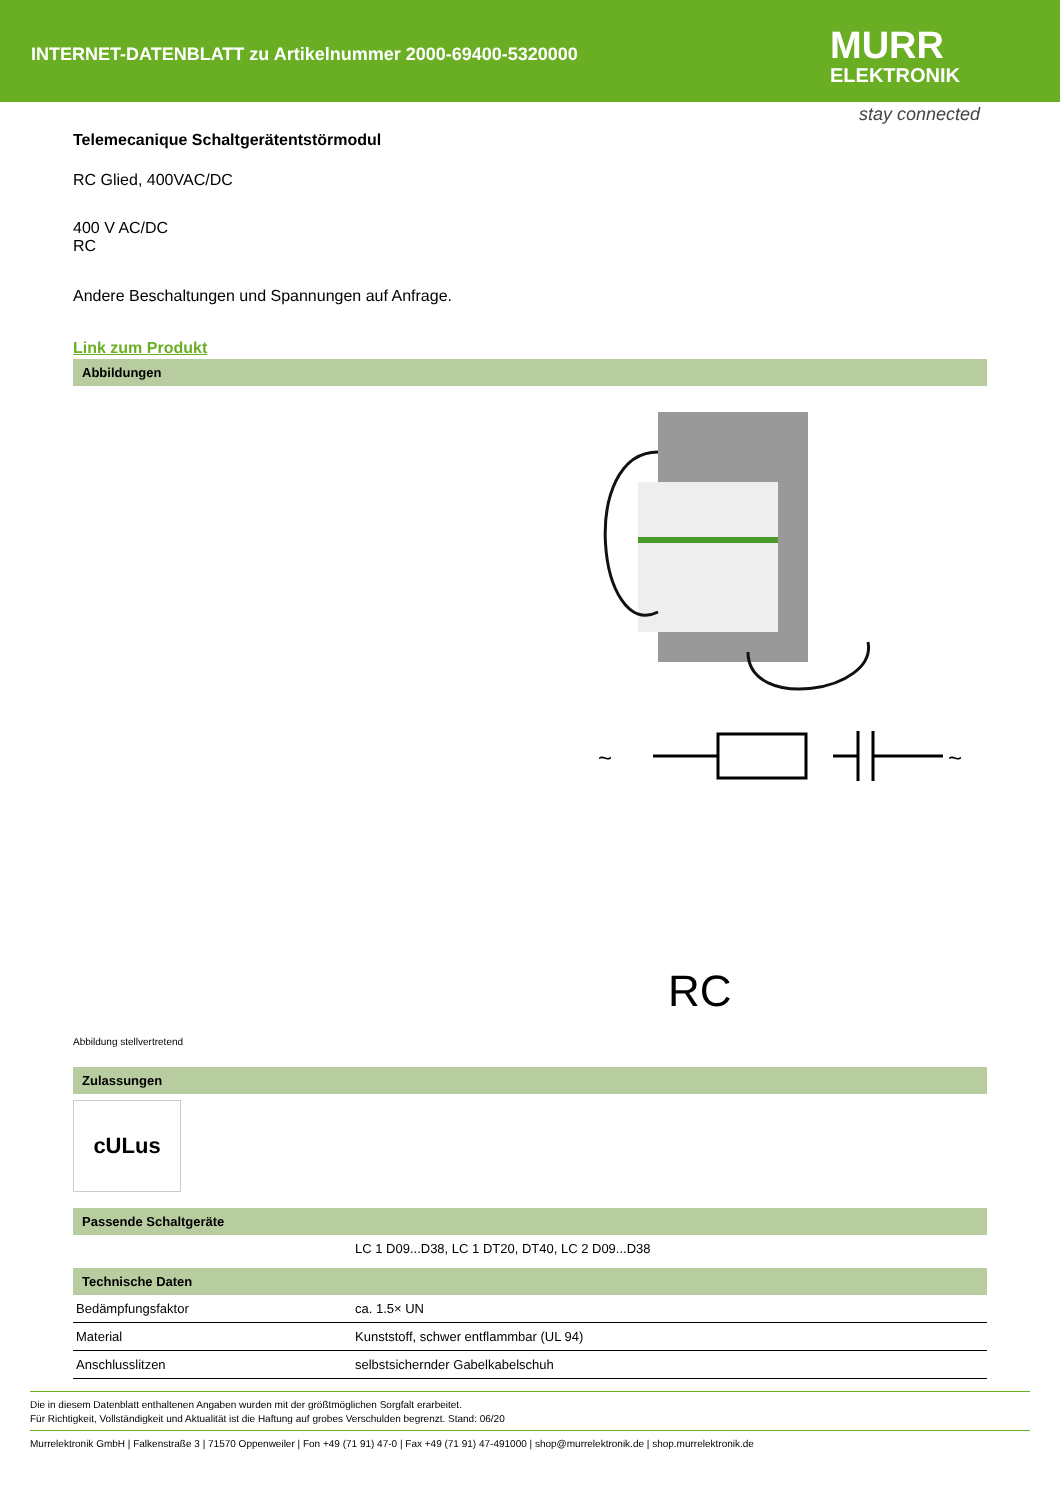INTERNET-DATENBLATT zu Artikelnummer 2000-69400-5320000
MURR
ELEKTRONIK
stay connected
Telemecanique Schaltgerätentstörmodul
RC Glied, 400VAC/DC
400 V AC/DC
RC
Andere Beschaltungen und Spannungen auf Anfrage.
Link zum Produkt
Abbildungen
~
~
RC
Abbildung stellvertretend
Zulassungen
cULus
Passende Schaltgeräte
| | LC 1 D09...D38, LC 1 DT20, DT40, LC 2 D09...D38 |
Technische Daten
| Bedämpfungsfaktor | ca. 1.5× UN |
| Material | Kunststoff, schwer entflammbar (UL 94) |
| Anschlusslitzen | selbstsichernder Gabelkabelschuh |
Die in diesem Datenblatt enthaltenen Angaben wurden mit der größtmöglichen Sorgfalt erarbeitet.
Für Richtigkeit, Vollständigkeit und Aktualität ist die Haftung auf grobes Verschulden begrenzt. Stand: 06/20
Murrelektronik GmbH | Falkenstraße 3 | 71570 Oppenweiler | Fon +49 (71 91) 47-0 | Fax +49 (71 91) 47-491000 | shop@murrelektronik.de | shop.murrelektronik.de